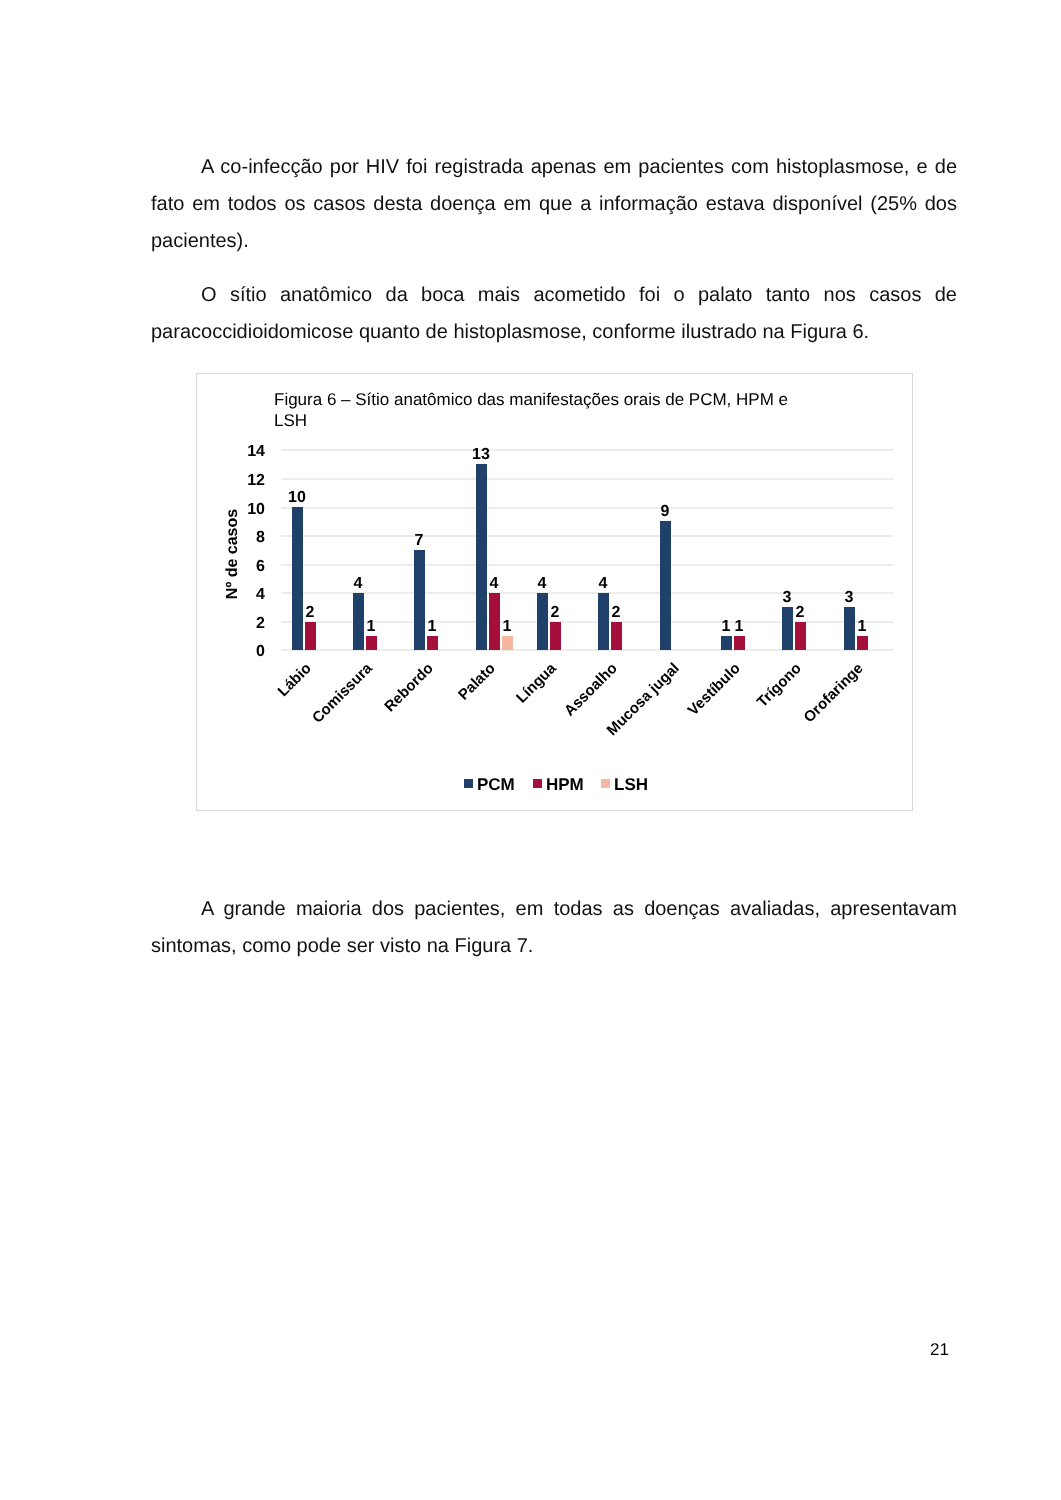A co-infecção por HIV foi registrada apenas em pacientes com histoplasmose, e de fato em todos os casos desta doença em que a informação estava disponível (25% dos pacientes).
O sítio anatômico da boca mais acometido foi o palato tanto nos casos de paracoccidioidomicose quanto de histoplasmose, conforme ilustrado na Figura 6.
Figura 6 – Sítio anatômico das manifestações orais de PCM, HPM e
LSH
14
12
10
8
6
4
2
0
Nº de casos
10
2
4
1
7
1
13
4
1
4
2
4
2
9
1
1
3
2
3
1
Lábio
Comissura
Rebordo
Palato
Língua
Assoalho
Mucosa jugal
Vestíbulo
Trígono
Orofaringe
PCM
HPM
LSH
A grande maioria dos pacientes, em todas as doenças avaliadas, apresentavam sintomas, como pode ser visto na Figura 7.
21